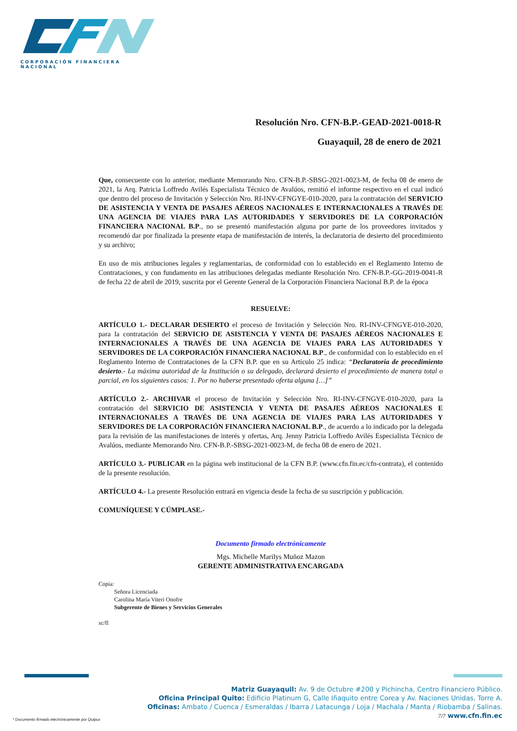CORPORACIÓN FINANCIERA NACIONAL
Resolución Nro. CFN-B.P.-GEAD-2021-0018-R
Guayaquil, 28 de enero de 2021
Que, consecuente con lo anterior, mediante Memorando Nro. CFN-B.P.-SBSG-2021-0023-M, de fecha 08 de enero de 2021, la Arq. Patricia Loffredo Avilés Especialista Técnico de Avalúos, remitió el informe respectivo en el cual indicó que dentro del proceso de Invitación y Selección Nro. RI-INV-CFNGYE-010-2020, para la contratación del SERVICIO DE ASISTENCIA Y VENTA DE PASAJES AÉREOS NACIONALES E INTERNACIONALES A TRAVÉS DE UNA AGENCIA DE VIAJES PARA LAS AUTORIDADES Y SERVIDORES DE LA CORPORACIÓN FINANCIERA NACIONAL B.P., no se presentó manifestación alguna por parte de los proveedores invitados y recomendó dar por finalizada la presente etapa de manifestación de interés, la declaratoria de desierto del procedimiento y su archivo;
En uso de mis atribuciones legales y reglamentarias, de conformidad con lo establecido en el Reglamento Interno de Contrataciones, y con fundamento en las atribuciones delegadas mediante Resolución Nro. CFN-B.P.-GG-2019-0041-R de fecha 22 de abril de 2019, suscrita por el Gerente General de la Corporación Financiera Nacional B.P. de la época
RESUELVE:
ARTÍCULO 1.- DECLARAR DESIERTO el proceso de Invitación y Selección Nro. RI-INV-CFNGYE-010-2020, para la contratación del SERVICIO DE ASISTENCIA Y VENTA DE PASAJES AÉREOS NACIONALES E INTERNACIONALES A TRAVÉS DE UNA AGENCIA DE VIAJES PARA LAS AUTORIDADES Y SERVIDORES DE LA CORPORACIÓN FINANCIERA NACIONAL B.P., de conformidad con lo establecido en el Reglamento Interno de Contrataciones de la CFN B.P. que en su Artículo 25 indica: “Declaratoria de procedimiento desierto.- La máxima autoridad de la Institución o su delegado, declarará desierto el procedimiento de manera total o parcial, en los siguientes casos: 1. Por no haberse presentado oferta alguna […]”
ARTÍCULO 2.- ARCHIVAR el proceso de Invitación y Selección Nro. RI-INV-CFNGYE-010-2020, para la contratación del SERVICIO DE ASISTENCIA Y VENTA DE PASAJES AÉREOS NACIONALES E INTERNACIONALES A TRAVÉS DE UNA AGENCIA DE VIAJES PARA LAS AUTORIDADES Y SERVIDORES DE LA CORPORACIÓN FINANCIERA NACIONAL B.P., de acuerdo a lo indicado por la delegada para la revisión de las manifestaciones de interés y ofertas, Arq. Jenny Patricia Loffredo Avilés Especialista Técnico de Avalúos, mediante Memorando Nro. CFN-B.P.-SBSG-2021-0023-M, de fecha 08 de enero de 2021.
ARTÍCULO 3.- PUBLICAR en la página web institucional de la CFN B.P. (www.cfn.fin.ec/cfn-contrata), el contenido de la presente resolución.
ARTÍCULO 4.- La presente Resolución entrará en vigencia desde la fecha de su suscripción y publicación.
COMUNÍQUESE Y CÚMPLASE.-
Documento firmado electrónicamente
Mgs. Michelle Marilys Muñoz Mazon
GERENTE ADMINISTRATIVA ENCARGADA
Copia:
Señora Licenciada
Carolina María Viteri Onofre
Subgerente de Bienes y Servicios Generales
sc/fl
Matriz Guayaquil: Av. 9 de Octubre #200 y Pichincha, Centro Financiero Público.
Oficina Principal Quito: Edificio Platinum G, Calle Iñaquito entre Corea y Av. Naciones Unidas, Torre A.
Oficinas: Ambato / Cuenca / Esmeraldas / Ibarra / Latacunga / Loja / Machala / Manta / Riobamba / Salinas.
7/7 www.cfn.fin.ec
* Documento firmado electrónicamente por Quipux